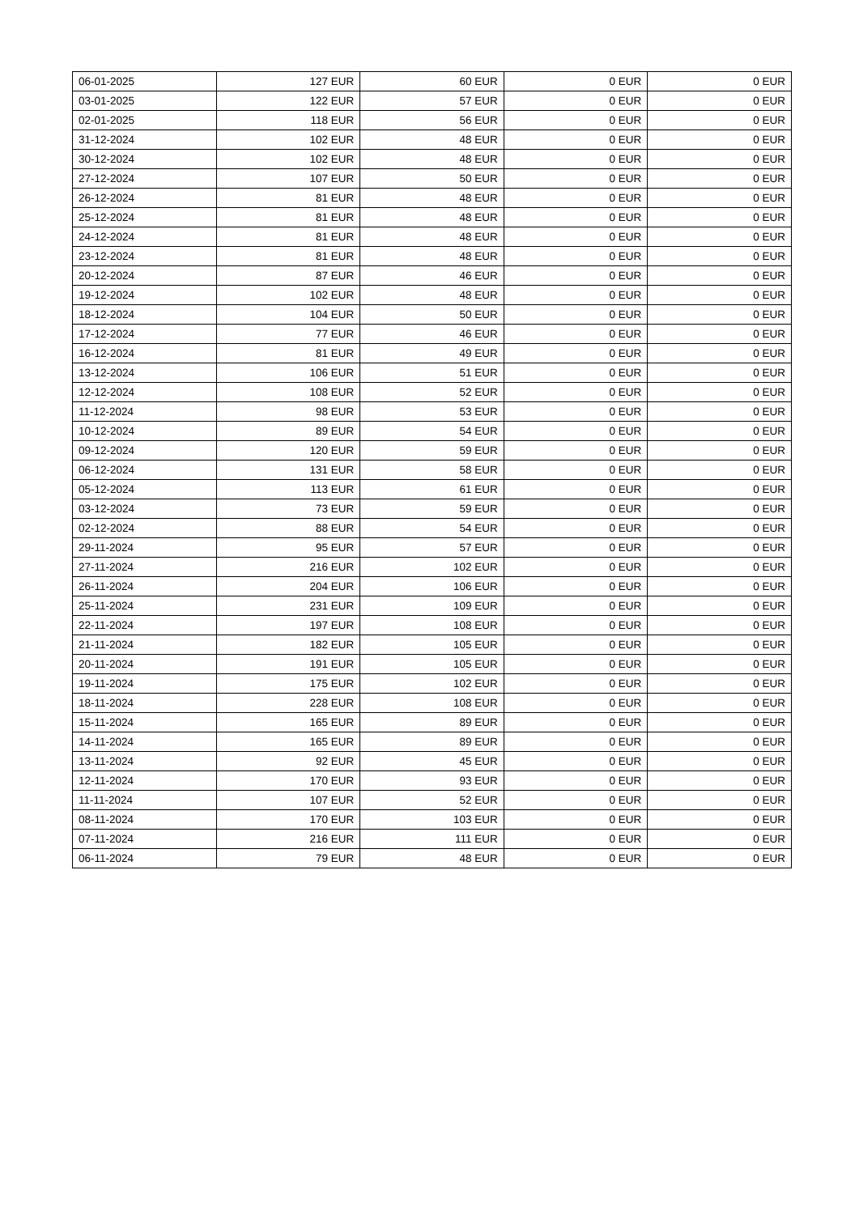| 06-01-2025 | 127 EUR | 60 EUR | 0 EUR | 0 EUR |
| 03-01-2025 | 122 EUR | 57 EUR | 0 EUR | 0 EUR |
| 02-01-2025 | 118 EUR | 56 EUR | 0 EUR | 0 EUR |
| 31-12-2024 | 102 EUR | 48 EUR | 0 EUR | 0 EUR |
| 30-12-2024 | 102 EUR | 48 EUR | 0 EUR | 0 EUR |
| 27-12-2024 | 107 EUR | 50 EUR | 0 EUR | 0 EUR |
| 26-12-2024 | 81 EUR | 48 EUR | 0 EUR | 0 EUR |
| 25-12-2024 | 81 EUR | 48 EUR | 0 EUR | 0 EUR |
| 24-12-2024 | 81 EUR | 48 EUR | 0 EUR | 0 EUR |
| 23-12-2024 | 81 EUR | 48 EUR | 0 EUR | 0 EUR |
| 20-12-2024 | 87 EUR | 46 EUR | 0 EUR | 0 EUR |
| 19-12-2024 | 102 EUR | 48 EUR | 0 EUR | 0 EUR |
| 18-12-2024 | 104 EUR | 50 EUR | 0 EUR | 0 EUR |
| 17-12-2024 | 77 EUR | 46 EUR | 0 EUR | 0 EUR |
| 16-12-2024 | 81 EUR | 49 EUR | 0 EUR | 0 EUR |
| 13-12-2024 | 106 EUR | 51 EUR | 0 EUR | 0 EUR |
| 12-12-2024 | 108 EUR | 52 EUR | 0 EUR | 0 EUR |
| 11-12-2024 | 98 EUR | 53 EUR | 0 EUR | 0 EUR |
| 10-12-2024 | 89 EUR | 54 EUR | 0 EUR | 0 EUR |
| 09-12-2024 | 120 EUR | 59 EUR | 0 EUR | 0 EUR |
| 06-12-2024 | 131 EUR | 58 EUR | 0 EUR | 0 EUR |
| 05-12-2024 | 113 EUR | 61 EUR | 0 EUR | 0 EUR |
| 03-12-2024 | 73 EUR | 59 EUR | 0 EUR | 0 EUR |
| 02-12-2024 | 88 EUR | 54 EUR | 0 EUR | 0 EUR |
| 29-11-2024 | 95 EUR | 57 EUR | 0 EUR | 0 EUR |
| 27-11-2024 | 216 EUR | 102 EUR | 0 EUR | 0 EUR |
| 26-11-2024 | 204 EUR | 106 EUR | 0 EUR | 0 EUR |
| 25-11-2024 | 231 EUR | 109 EUR | 0 EUR | 0 EUR |
| 22-11-2024 | 197 EUR | 108 EUR | 0 EUR | 0 EUR |
| 21-11-2024 | 182 EUR | 105 EUR | 0 EUR | 0 EUR |
| 20-11-2024 | 191 EUR | 105 EUR | 0 EUR | 0 EUR |
| 19-11-2024 | 175 EUR | 102 EUR | 0 EUR | 0 EUR |
| 18-11-2024 | 228 EUR | 108 EUR | 0 EUR | 0 EUR |
| 15-11-2024 | 165 EUR | 89 EUR | 0 EUR | 0 EUR |
| 14-11-2024 | 165 EUR | 89 EUR | 0 EUR | 0 EUR |
| 13-11-2024 | 92 EUR | 45 EUR | 0 EUR | 0 EUR |
| 12-11-2024 | 170 EUR | 93 EUR | 0 EUR | 0 EUR |
| 11-11-2024 | 107 EUR | 52 EUR | 0 EUR | 0 EUR |
| 08-11-2024 | 170 EUR | 103 EUR | 0 EUR | 0 EUR |
| 07-11-2024 | 216 EUR | 111 EUR | 0 EUR | 0 EUR |
| 06-11-2024 | 79 EUR | 48 EUR | 0 EUR | 0 EUR |